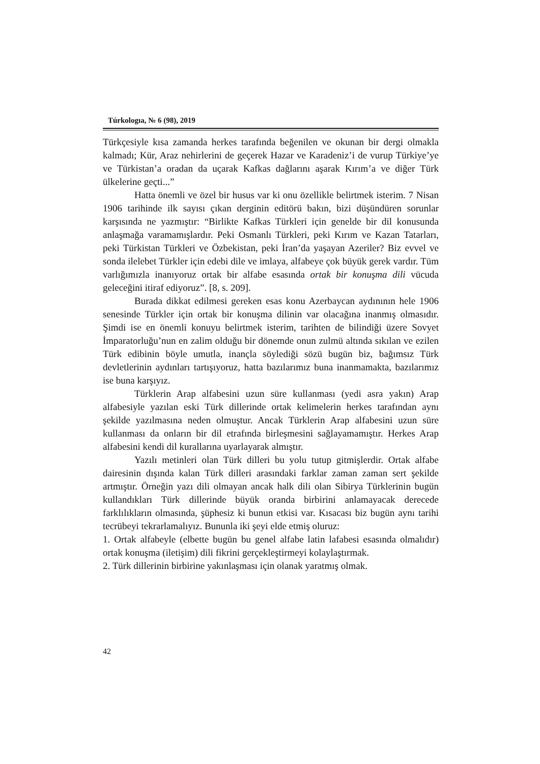Túrkologıa, № 6 (98), 2019
Türkçesiyle kısa zamanda herkes tarafında beğenilen ve okunan bir dergi olmakla kalmadı; Kür, Araz nehirlerini de geçerek Hazar ve Karadeniz’i de vurup Türkiye’ye ve Türkistan’a oradan da uçarak Kafkas dağlarını aşarak Kırım’a ve diğer Türk ülkelerine geçti...”
Hatta önemli ve özel bir husus var ki onu özellikle belirtmek isterim. 7 Nisan 1906 tarihinde ilk sayısı çıkan derginin editörü bakın, bizi düşündüren sorunlar karşısında ne yazmıştır: “Birlikte Kafkas Türkleri için genelde bir dil konusunda anlaşmağa varamamışlardır. Peki Osmanlı Türkleri, peki Kırım ve Kazan Tatarları, peki Türkistan Türkleri ve Özbekistan, peki İran’da yaşayan Azeriler? Biz evvel ve sonda ilelebet Türkler için edebi dile ve imlaya, alfabeye çok büyük gerek vardır. Tüm varlığımızla inanıyoruz ortak bir alfabe esasında ortak bir konuşma dili vücuda geleceğini itiraf ediyoruz”. [8, s. 209].
Burada dikkat edilmesi gereken esas konu Azerbaycan aydınının hele 1906 senesinde Türkler için ortak bir konuşma dilinin var olacağına inanmış olmasıdır. Şimdi ise en önemli konuyu belirtmek isterim, tarihten de bilindiği üzere Sovyet İmparatorluğu’nun en zalim olduğu bir dönemde onun zulmü altında sıkılan ve ezilen Türk edibinin böyle umutla, inançla söylediği sözü bugün biz, bağımsız Türk devletlerinin aydınları tartışıyoruz, hatta bazılarımız buna inanmamakta, bazılarımız ise buna karşıyız.
Türklerin Arap alfabesini uzun süre kullanması (yedi asra yakın) Arap alfabesiyle yazılan eski Türk dillerinde ortak kelimelerin herkes tarafından aynı şekilde yazılmasına neden olmuştur. Ancak Türklerin Arap alfabesini uzun süre kullanması da onların bir dil etrafında birleşmesini sağlayamamıştır. Herkes Arap alfabesini kendi dil kurallarına uyarlayarak almıştır.
Yazılı metinleri olan Türk dilleri bu yolu tutup gitmişlerdir. Ortak alfabe dairesinin dışında kalan Türk dilleri arasındaki farklar zaman zaman sert şekilde artmıştır. Örneğin yazı dili olmayan ancak halk dili olan Sibirya Türklerinin bugün kullandıkları Türk dillerinde büyük oranda birbirini anlamayacak derecede farklılıkların olmasında, şüphesiz ki bunun etkisi var. Kısacası biz bugün aynı tarihi tecrübeyi tekrarlamalıyız. Bununla iki şeyi elde etmiş oluruz:
1. Ortak alfabeyle (elbette bugün bu genel alfabe latin lafabesi esasında olmalıdır) ortak konuşma (iletişim) dili fikrini gerçekleştirmeyi kolaylaştırmak.
2. Türk dillerinin birbirine yakınlaşması için olanak yaratmış olmak.
42